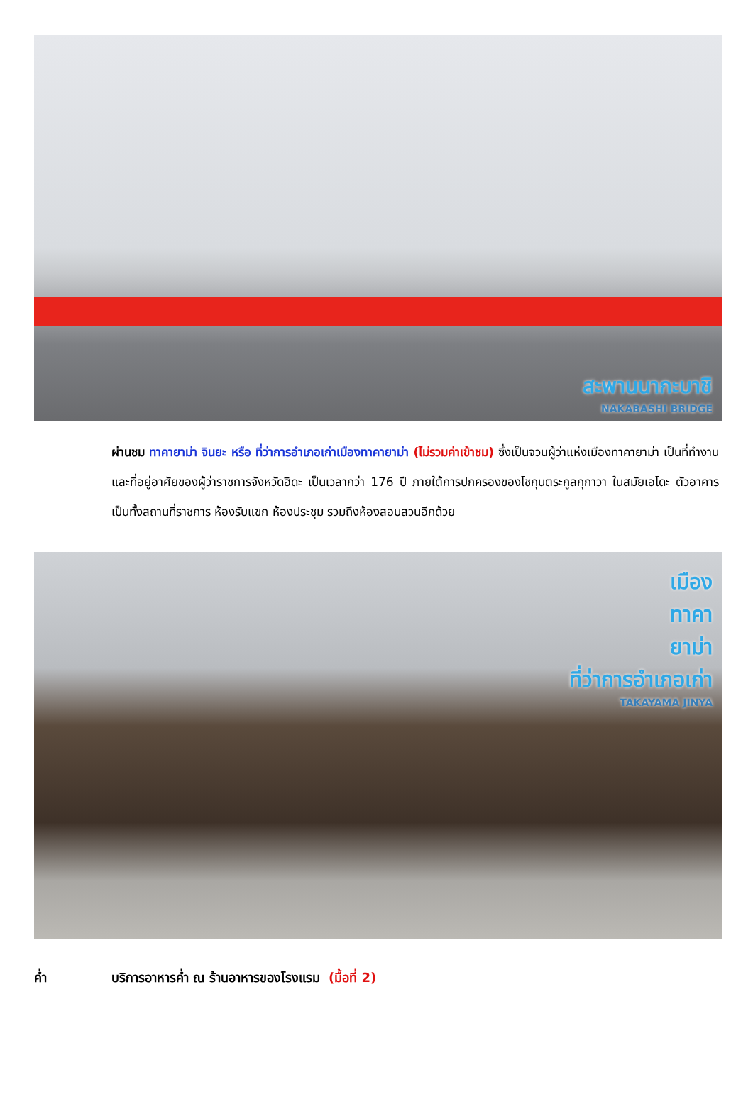สะพานนากะบาชิ
NAKABASHI BRIDGE
ผ่านชม ทาคายาม่า จินยะ หรือ ที่ว่าการอำเภอเก่าเมืองทาคายาม่า (ไม่รวมค่าเข้าชม) ซึ่งเป็นจวนผู้ว่าแห่งเมืองทาคายาม่า เป็นที่ทำงานและที่อยู่อาศัยของผู้ว่าราชการจังหวัดฮิดะ เป็นเวลากว่า 176 ปี ภายใต้การปกครองของโชกุนตระกูลกุกาวา ในสมัยเอโดะ ตัวอาคารเป็นทั้งสถานที่ราชการ ห้องรับแขก ห้องประชุม รวมถึงห้องสอบสวนอีกด้วย
เมือง
ทาคา
ยาม่า
ที่ว่าการอำเภอเก่า
TAKAYAMA JINYA
ค่ำ บริการอาหารค่ำ ณ ร้านอาหารของโรงแรม (มื้อที่ 2)